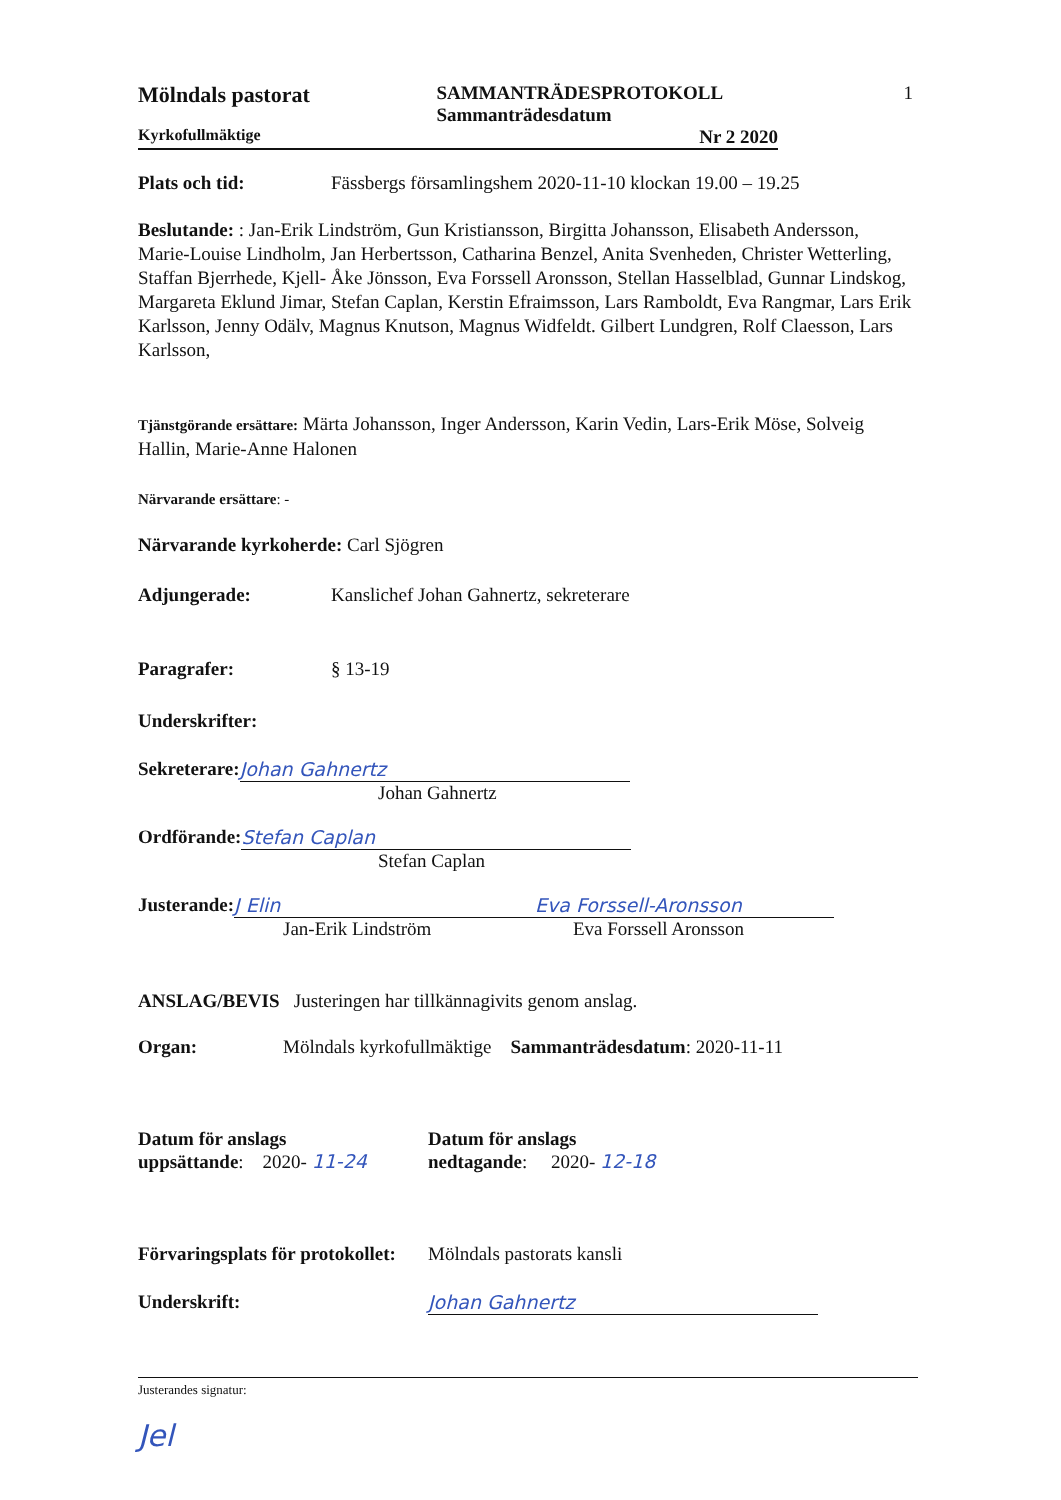Mölndals pastorat
SAMMANTRÄDESPROTOKOLL
Sammanträdesdatum
1
Kyrkofullmäktige Nr 2 2020
Plats och tid: Fässbergs församlingshem 2020-11-10 klockan 19.00 – 19.25
Beslutande: : Jan-Erik Lindström, Gun Kristiansson, Birgitta Johansson, Elisabeth Andersson, Marie-Louise Lindholm, Jan Herbertsson, Catharina Benzel, Anita Svenheden, Christer Wetterling, Staffan Bjerrhede, Kjell- Åke Jönsson, Eva Forssell Aronsson, Stellan Hasselblad, Gunnar Lindskog, Margareta Eklund Jimar, Stefan Caplan, Kerstin Efraimsson, Lars Ramboldt, Eva Rangmar, Lars Erik Karlsson, Jenny Odälv, Magnus Knutson, Magnus Widfeldt. Gilbert Lundgren, Rolf Claesson, Lars Karlsson,
Tjänstgörande ersättare: Märta Johansson, Inger Andersson, Karin Vedin, Lars-Erik Möse, Solveig Hallin, Marie-Anne Halonen
Närvarande ersättare: -
Närvarande kyrkoherde: Carl Sjögren
Adjungerade: Kanslichef Johan Gahnertz, sekreterare
Paragrafer: § 13-19
Underskrifter:
Sekreterare: Johan Gahnertz
Johan Gahnertz
Ordförande: Stefan Caplan
Stefan Caplan
Justerande: J Elin Eva Forssell-Aronsson
Jan-Erik Lindström Eva Forssell Aronsson
ANSLAG/BEVIS Justeringen har tillkännagivits genom anslag.
Organ: Mölndals kyrkofullmäktige Sammanträdesdatum: 2020-11-11
Datum för anslags
uppsättande: 2020- 11-24
Datum för anslags
nedtagande: 2020- 12-18
Förvaringsplats för protokollet: Mölndals pastorats kansli
Underskrift: Johan Gahnertz
Justerandes signatur:
Jel